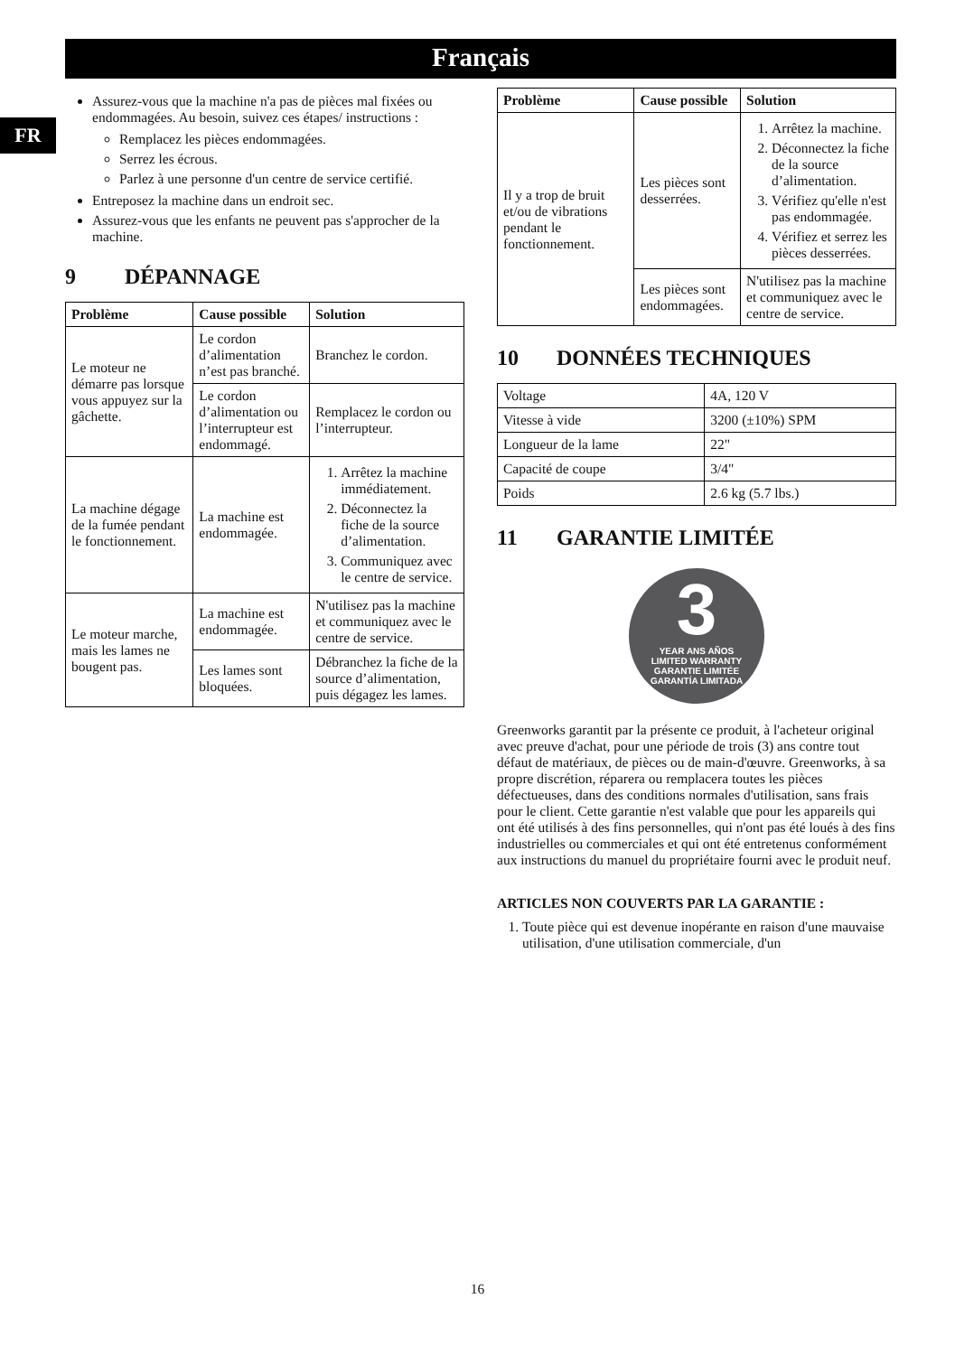Français
FR
Assurez-vous que la machine n'a pas de pièces mal fixées ou endommagées. Au besoin, suivez ces étapes/ instructions :
Remplacez les pièces endommagées.
Serrez les écrous.
Parlez à une personne d'un centre de service certifié.
Entreposez la machine dans un endroit sec.
Assurez-vous que les enfants ne peuvent pas s'approcher de la machine.
9 DÉPANNAGE
| Problème | Cause possible | Solution |
| --- | --- | --- |
| Le moteur ne démarre pas lorsque vous appuyez sur la gâchette. | Le cordon d’alimentation n’est pas branché. | Branchez le cordon. |
| | Le cordon d’alimentation ou l’interrupteur est endommagé. | Remplacez le cordon ou l’interrupteur. |
| La machine dégage de la fumée pendant le fonctionnement. | La machine est endommagée. | 1. Arrêtez la machine immédiatement. 2. Déconnectez la fiche de la source d’alimentation. 3. Communiquez avec le centre de service. |
| Le moteur marche, mais les lames ne bougent pas. | La machine est endommagée. | N'utilisez pas la machine et communiquez avec le centre de service. |
| | Les lames sont bloquées. | Débranchez la fiche de la source d’alimentation, puis dégagez les lames. |
| Problème | Cause possible | Solution |
| --- | --- | --- |
| Il y a trop de bruit et/ou de vibrations pendant le fonctionnement. | Les pièces sont desserrées. | 1. Arrêtez la machine. 2. Déconnectez la fiche de la source d’alimentation. 3. Vérifiez qu'elle n'est pas endommagée. 4. Vérifiez et serrez les pièces desserrées. |
| | Les pièces sont endommagées. | N'utilisez pas la machine et communiquez avec le centre de service. |
10 DONNÉES TECHNIQUES
| Voltage | 4A, 120 V |
| Vitesse à vide | 3200 (±10%) SPM |
| Longueur de la lame | 22" |
| Capacité de coupe | 3/4" |
| Poids | 2.6 kg (5.7 lbs.) |
11 GARANTIE LIMITÉE
3
YEAR ANS AÑOS
LIMITED WARRANTY
GARANTIE LIMITÉE
GARANTÍA LIMITADA
Greenworks garantit par la présente ce produit, à l'acheteur original avec preuve d'achat, pour une période de trois (3) ans contre tout défaut de matériaux, de pièces ou de main-d'œuvre. Greenworks, à sa propre discrétion, réparera ou remplacera toutes les pièces défectueuses, dans des conditions normales d'utilisation, sans frais pour le client. Cette garantie n'est valable que pour les appareils qui ont été utilisés à des fins personnelles, qui n'ont pas été loués à des fins industrielles ou commerciales et qui ont été entretenus conformément aux instructions du manuel du propriétaire fourni avec le produit neuf.
ARTICLES NON COUVERTS PAR LA GARANTIE :
1. Toute pièce qui est devenue inopérante en raison d'une mauvaise utilisation, d'une utilisation commerciale, d'un
16